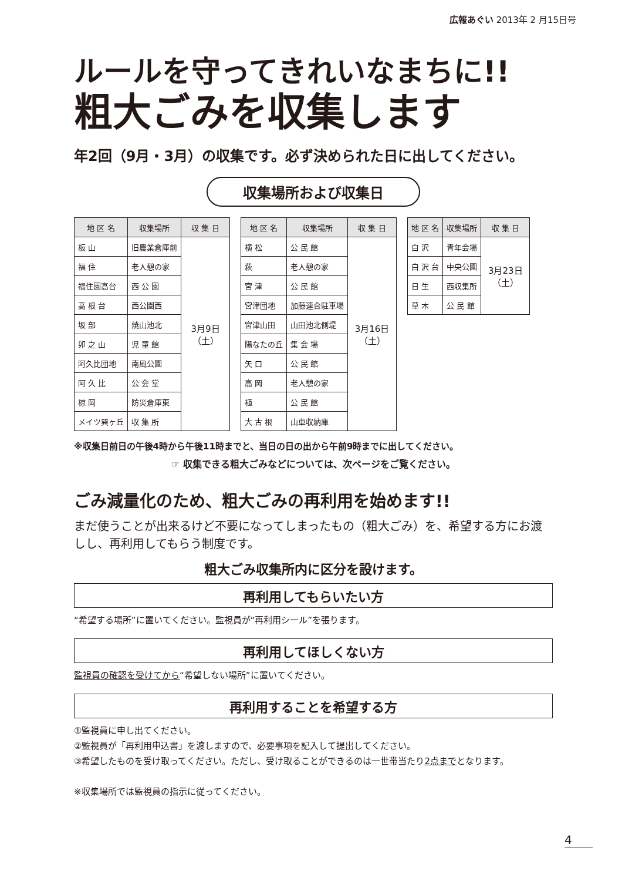広報あぐい 2013年 2 月15日号
ルールを守ってきれいなまちに!!
粗大ごみを収集します
年2回（9月・3月）の収集です。必ず決められた日に出してください。
収集場所および収集日
| 地 区 名 | 収集場所 | 収 集 日 |
| --- | --- | --- |
| 板 山 | 旧農業倉庫前 | 3月9日 （土） |
| 福 住 | 老人憩の家 | |
| 福住園高台 | 西 公 園 | |
| 高 根 台 | 西公園西 | |
| 坂 部 | 焼山池北 | |
| 卯 之 山 | 児 童 館 | |
| 阿久比団地 | 南風公園 | |
| 阿 久 比 | 公 会 堂 | |
| 椋 岡 | 防災倉庫東 | |
| メイツ巽ヶ丘 | 収 集 所 | |
| 地 区 名 | 収集場所 | 収 集 日 |
| --- | --- | --- |
| 横 松 | 公 民 館 | 3月16日 （土） |
| 萩 | 老人憩の家 | |
| 宮 津 | 公 民 館 | |
| 宮津団地 | 加藤連合駐車場 | |
| 宮津山田 | 山田池北側堤 | |
| 陽なたの丘 | 集 会 場 | |
| 矢 口 | 公 民 館 | |
| 高 岡 | 老人憩の家 | |
| 植 | 公 民 館 | |
| 大 古 根 | 山車収納庫 | |
| 地 区 名 | 収集場所 | 収 集 日 |
| --- | --- | --- |
| 白 沢 | 青年会場 | 3月23日 （土） |
| 白 沢 台 | 中央公園 | |
| 日 生 | 西収集所 | |
| 草 木 | 公 民 館 | |
※収集日前日の午後4時から午後11時までと、当日の日の出から午前9時までに出してください。
☞ 収集できる粗大ごみなどについては、次ページをご覧ください。
ごみ減量化のため、粗大ごみの再利用を始めます!!
まだ使うことが出来るけど不要になってしまったもの（粗大ごみ）を、希望する方にお渡しし、再利用してもらう制度です。
粗大ごみ収集所内に区分を設けます。
再利用してもらいたい方
“希望する場所”に置いてください。監視員が“再利用シール”を張ります。
再利用してほしくない方
監視員の確認を受けてから“希望しない場所”に置いてください。
再利用することを希望する方
①監視員に申し出てください。
②監視員が「再利用申込書」を渡しますので、必要事項を記入して提出してください。
③希望したものを受け取ってください。ただし、受け取ることができるのは一世帯当たり2点までとなります。
※収集場所では監視員の指示に従ってください。
4